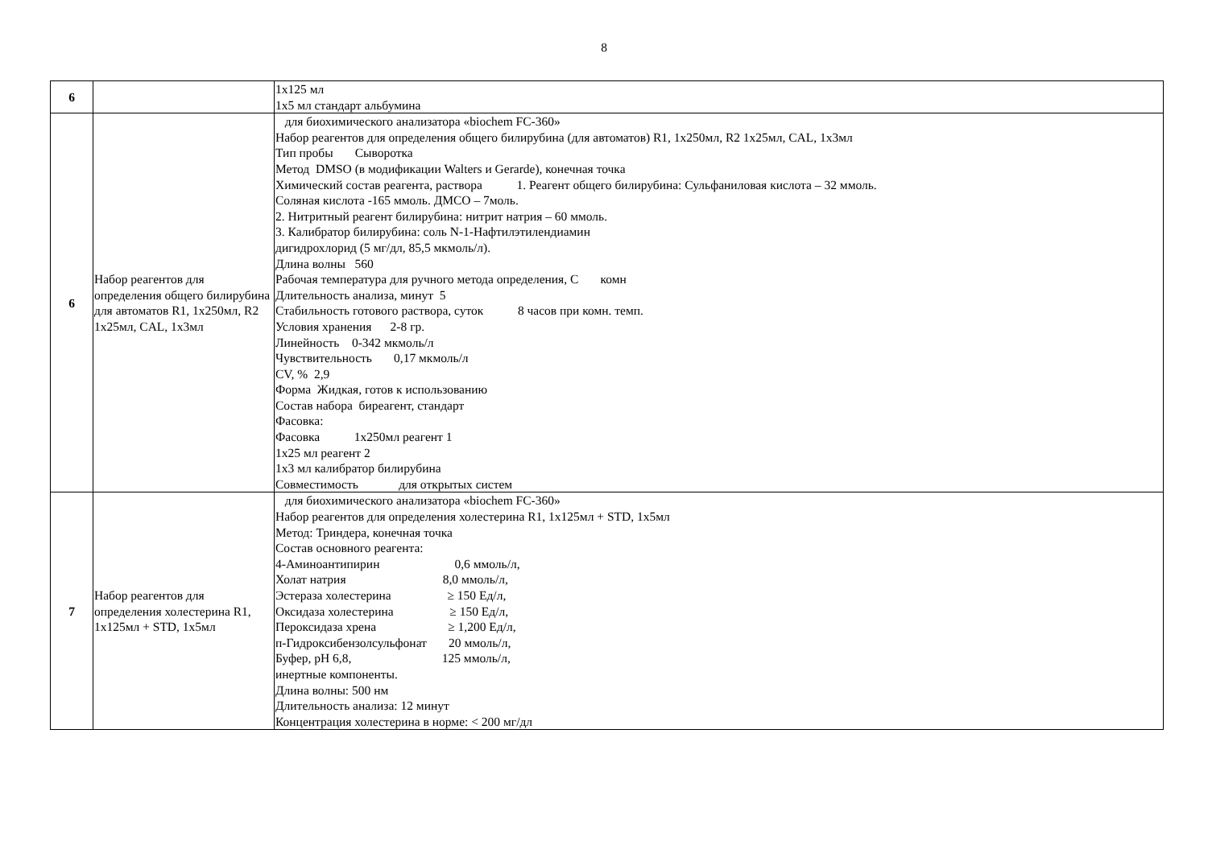8
| 6 | | 1х125 мл 1х5 мл стандарт альбумина |
| 6 | Набор реагентов для определения общего билирубина для автоматов R1, 1х250мл, R2 1х25мл, CAL, 1х3мл | для биохимического анализатора «biochem FC-360» Набор реагентов для определения общего билирубина (для автоматов) R1, 1х250мл, R2 1х25мл, CAL, 1х3мл Тип пробы Сыворотка Метод DMSO (в модификации Walters и Gerarde), конечная точка Химический состав реагента, раствора 1. Реагент общего билирубина: Сульфаниловая кислота – 32 ммоль. Соляная кислота -165 ммоль. ДМСО – 7моль. 2. Нитритный реагент билирубина: нитрит натрия – 60 ммоль. 3. Калибратор билирубина: соль N-1-Нафтилэтилендиамин дигидрохлорид (5 мг/дл, 85,5 мкмоль/л). Длина волны 560 Рабочая температура для ручного метода определения, С комн Длительность анализа, минут 5 Стабильность готового раствора, суток 8 часов при комн. темп. Условия хранения 2-8 гр. Линейность 0-342 мкмоль/л Чувствительность 0,17 мкмоль/л CV, % 2,9 Форма Жидкая, готов к использованию Состав набора биреагент, стандарт Фасовка: Фасовка 1х250мл реагент 1 1х25 мл реагент 2 1х3 мл калибратор билирубина Совместимость для открытых систем |
| 7 | Набор реагентов для определения холестерина R1, 1х125мл + STD, 1х5мл | для биохимического анализатора «biochem FC-360» Набор реагентов для определения холестерина R1, 1х125мл + STD, 1х5мл Метод: Триндера, конечная точка Состав основного реагента: 4-Аминоантипирин 0,6 ммоль/л, Холат натрия 8,0 ммоль/л, Эстераза холестерина ≥ 150 Ед/л, Оксидаза холестерина ≥ 150 Ед/л, Пероксидаза хрена ≥ 1,200 Ед/л, п-Гидроксибензолсульфонат 20 ммоль/л, Буфер, рН 6,8, 125 ммоль/л, инертные компоненты. Длина волны: 500 нм Длительность анализа: 12 минут Концентрация холестерина в норме: < 200 мг/дл |